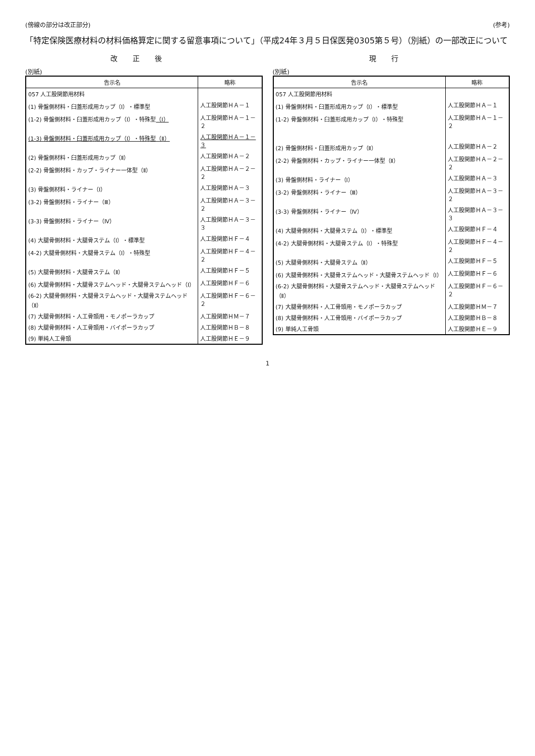(傍線の部分は改正部分) (参考)
「特定保険医療材料の材料価格算定に関する留意事項について」（平成24年３月５日保医発0305第５号）（別紙）の一部改正について
改正後
(別紙)
| 告示名 | 略称 |
| --- | --- |
| 057 人工股関節用材料 | |
| (1) 骨盤側材料・臼蓋形成用カップ（Ⅰ）・標準型 | 人工股関節ＨＡ－１ |
| (1-2) 骨盤側材料・臼蓋形成用カップ（Ⅰ）・特殊型 （Ⅰ） | 人工股関節ＨＡ－１－２ |
| (1-3) 骨盤側材料・臼蓋形成用カップ（Ⅰ）・特殊型（Ⅱ） | 人工股関節ＨＡ－１－３ |
| (2) 骨盤側材料・臼蓋形成用カップ（Ⅱ） | 人工股関節ＨＡ－２ |
| (2-2) 骨盤側材料・カップ・ライナー一体型（Ⅱ） | 人工股関節ＨＡ－２－２ |
| (3) 骨盤側材料・ライナー（Ⅰ） | 人工股関節ＨＡ－３ |
| (3-2) 骨盤側材料・ライナー（Ⅲ） | 人工股関節ＨＡ－３－２ |
| (3-3) 骨盤側材料・ライナー（Ⅳ） | 人工股関節ＨＡ－３－３ |
| (4) 大腿骨側材料・大腿骨ステム（Ⅰ）・標準型 | 人工股関節ＨＦ－４ |
| (4-2) 大腿骨側材料・大腿骨ステム（Ⅰ）・特殊型 | 人工股関節ＨＦ－４－２ |
| (5) 大腿骨側材料・大腿骨ステム（Ⅱ） | 人工股関節ＨＦ－５ |
| (6) 大腿骨側材料・大腿骨ステムヘッド・大腿骨ステムヘッド（Ⅰ） | 人工股関節ＨＦ－６ |
| (6-2) 大腿骨側材料・大腿骨ステムヘッド・大腿骨ステムヘッド（Ⅱ） | 人工股関節ＨＦ－６－２ |
| (7) 大腿骨側材料・人工骨頭用・モノポーラカップ | 人工股関節ＨＭ－７ |
| (8) 大腿骨側材料・人工骨頭用・バイポーラカップ | 人工股関節ＨＢ－８ |
| (9) 単純人工骨頭 | 人工股関節ＨＥ－９ |
現行
(別紙)
| 告示名 | 略称 |
| --- | --- |
| 057 人工股関節用材料 | |
| (1) 骨盤側材料・臼蓋形成用カップ（Ⅰ）・標準型 | 人工股関節ＨＡ－１ |
| (1-2) 骨盤側材料・臼蓋形成用カップ（Ⅰ）・特殊型 | 人工股関節ＨＡ－１－２ |
| (2) 骨盤側材料・臼蓋形成用カップ（Ⅱ） | 人工股関節ＨＡ－２ |
| (2-2) 骨盤側材料・カップ・ライナー一体型（Ⅱ） | 人工股関節ＨＡ－２－２ |
| (3) 骨盤側材料・ライナー（Ⅰ） | 人工股関節ＨＡ－３ |
| (3-2) 骨盤側材料・ライナー（Ⅲ） | 人工股関節ＨＡ－３－２ |
| (3-3) 骨盤側材料・ライナー（Ⅳ） | 人工股関節ＨＡ－３－３ |
| (4) 大腿骨側材料・大腿骨ステム（Ⅰ）・標準型 | 人工股関節ＨＦ－４ |
| (4-2) 大腿骨側材料・大腿骨ステム（Ⅰ）・特殊型 | 人工股関節ＨＦ－４－２ |
| (5) 大腿骨側材料・大腿骨ステム（Ⅱ） | 人工股関節ＨＦ－５ |
| (6) 大腿骨側材料・大腿骨ステムヘッド・大腿骨ステムヘッド（Ⅰ） | 人工股関節ＨＦ－６ |
| (6-2) 大腿骨側材料・大腿骨ステムヘッド・大腿骨ステムヘッド（Ⅱ） | 人工股関節ＨＦ－６－２ |
| (7) 大腿骨側材料・人工骨頭用・モノポーラカップ | 人工股関節ＨＭ－７ |
| (8) 大腿骨側材料・人工骨頭用・バイポーラカップ | 人工股関節ＨＢ－８ |
| (9) 単純人工骨頭 | 人工股関節ＨＥ－９ |
1